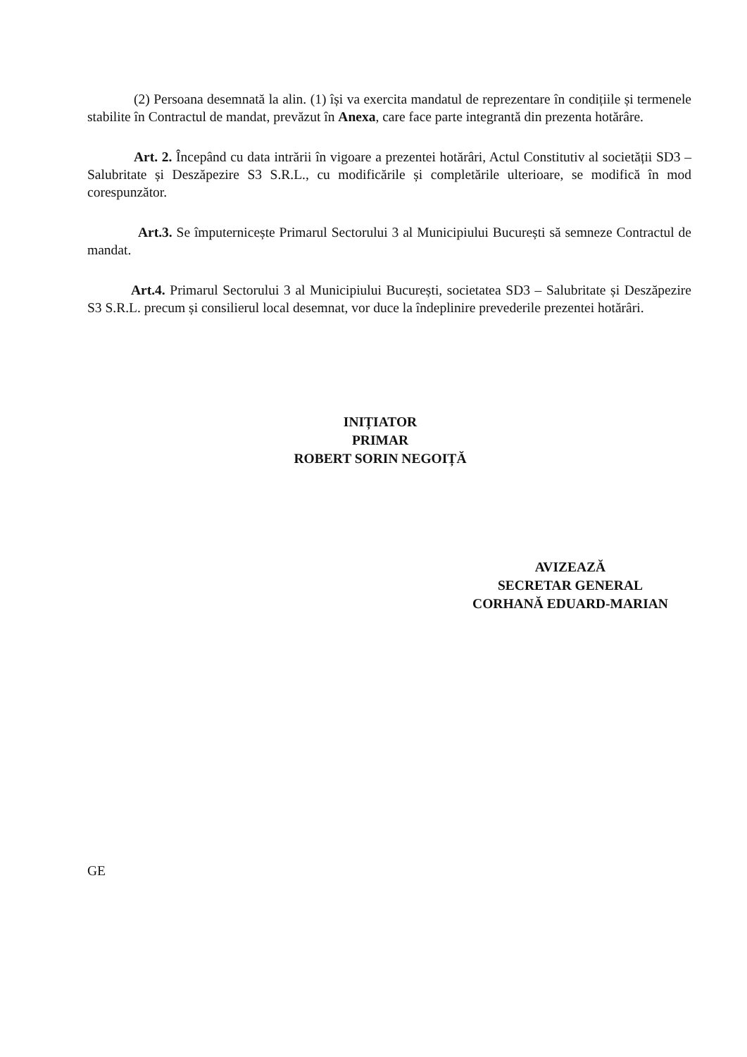(2) Persoana desemnată la alin. (1) își va exercita mandatul de reprezentare în condițiile și termenele stabilite în Contractul de mandat, prevăzut în Anexa, care face parte integrantă din prezenta hotărâre.
Art. 2. Începând cu data intrării în vigoare a prezentei hotărâri, Actul Constitutiv al societății SD3 – Salubritate și Deszăpezire S3 S.R.L., cu modificările și completările ulterioare, se modifică în mod corespunzător.
Art.3. Se împuternicește Primarul Sectorului 3 al Municipiului București să semneze Contractul de mandat.
Art.4. Primarul Sectorului 3 al Municipiului București, societatea SD3 – Salubritate și Deszăpezire S3 S.R.L. precum și consilierul local desemnat, vor duce la îndeplinire prevederile prezentei hotărâri.
INIȚIATOR
PRIMAR
ROBERT SORIN NEGOIȚĂ
AVIZEAZĂ
SECRETAR GENERAL
CORHANĂ EDUARD-MARIAN
GE